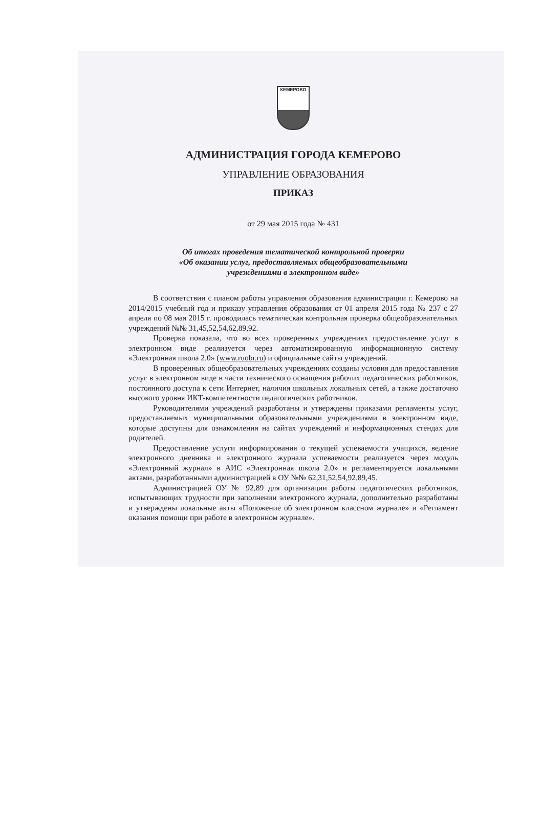КЕМЕРОВО
АДМИНИСТРАЦИЯ ГОРОДА КЕМЕРОВО
УПРАВЛЕНИЕ ОБРАЗОВАНИЯ
ПРИКАЗ
от 29 мая 2015 года № 431
Об итогах проведения тематической контрольной проверки
«Об оказании услуг, предоставляемых общеобразовательными
учреждениями в электронном виде»
В соответствии с планом работы управления образования администрации г. Кемерово на 2014/2015 учебный год и приказу управления образования от 01 апреля 2015 года № 237 с 27 апреля по 08 мая 2015 г. проводилась тематическая контрольная проверка общеобразовательных учреждений №№ 31,45,52,54,62,89,92.
Проверка показала, что во всех проверенных учреждениях предоставление услуг в электронном виде реализуется через автоматизированную информационную систему «Электронная школа 2.0» (www.ruobr.ru) и официальные сайты учреждений.
В проверенных общеобразовательных учреждениях созданы условия для предоставления услуг в электронном виде в части технического оснащения рабочих педагогических работников, постоянного доступа к сети Интернет, наличия школьных локальных сетей, а также достаточно высокого уровня ИКТ-компетентности педагогических работников.
Руководителями учреждений разработаны и утверждены приказами регламенты услуг, предоставляемых муниципальными образовательными учреждениями в электронном виде, которые доступны для ознакомления на сайтах учреждений и информационных стендах для родителей.
Предоставление услуги информирования о текущей успеваемости учащихся, ведение электронного дневника и электронного журнала успеваемости реализуется через модуль «Электронный журнал» в АИС «Электронная школа 2.0» и регламентируется локальными актами, разработанными администрацией в ОУ №№ 62,31,52,54,92,89,45.
Администрацией ОУ № 92,89 для организации работы педагогических работников, испытывающих трудности при заполнении электронного журнала, дополнительно разработаны и утверждены локальные акты «Положение об электронном классном журнале» и «Регламент оказания помощи при работе в электронном журнале».